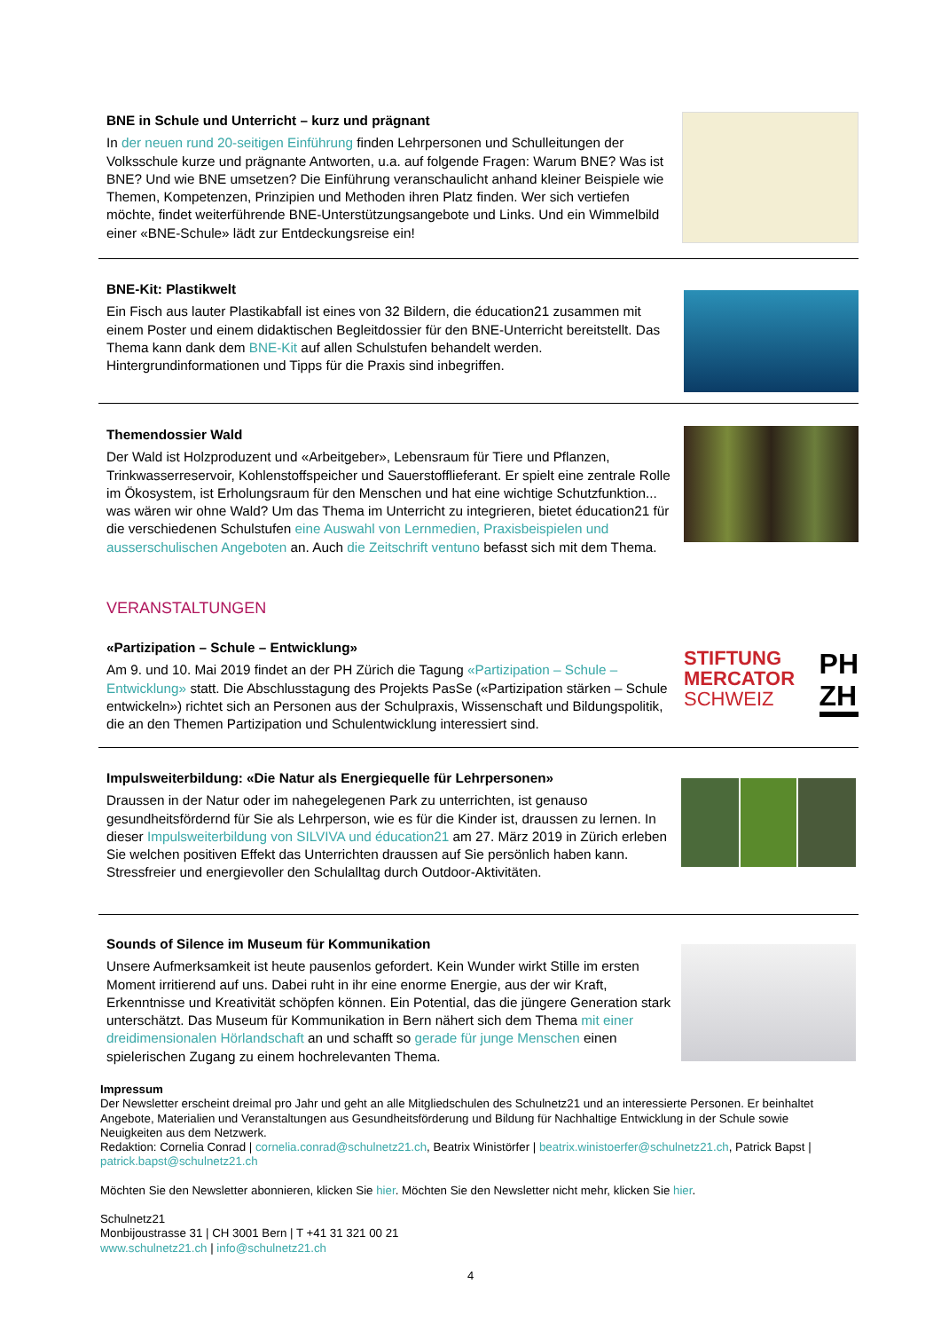BNE in Schule und Unterricht – kurz und prägnant
In der neuen rund 20-seitigen Einführung finden Lehrpersonen und Schulleitungen der Volksschule kurze und prägnante Antworten, u.a. auf folgende Fragen: Warum BNE? Was ist BNE? Und wie BNE umsetzen? Die Einführung veranschaulicht anhand kleiner Beispiele wie Themen, Kompetenzen, Prinzipien und Methoden ihren Platz finden. Wer sich vertiefen möchte, findet weiterführende BNE-Unterstützungsangebote und Links. Und ein Wimmelbild einer «BNE-Schule» lädt zur Entdeckungsreise ein!
BNE-Kit: Plastikwelt
Ein Fisch aus lauter Plastikabfall ist eines von 32 Bildern, die éducation21 zusammen mit einem Poster und einem didaktischen Begleitdossier für den BNE-Unterricht bereitstellt. Das Thema kann dank dem BNE-Kit auf allen Schulstufen behandelt werden. Hintergrundinformationen und Tipps für die Praxis sind inbegriffen.
Themendossier Wald
Der Wald ist Holzproduzent und «Arbeitgeber», Lebensraum für Tiere und Pflanzen, Trinkwasserreservoir, Kohlenstoffspeicher und Sauerstofflieferant. Er spielt eine zentrale Rolle im Ökosystem, ist Erholungsraum für den Menschen und hat eine wichtige Schutzfunktion... was wären wir ohne Wald? Um das Thema im Unterricht zu integrieren, bietet éducation21 für die verschiedenen Schulstufen eine Auswahl von Lernmedien, Praxisbeispielen und ausserschulischen Angeboten an. Auch die Zeitschrift ventuno befasst sich mit dem Thema.
VERANSTALTUNGEN
«Partizipation – Schule – Entwicklung»
Am 9. und 10. Mai 2019 findet an der PH Zürich die Tagung «Partizipation – Schule – Entwicklung» statt. Die Abschlusstagung des Projekts PasSe («Partizipation stärken – Schule entwickeln») richtet sich an Personen aus der Schulpraxis, Wissenschaft und Bildungspolitik, die an den Themen Partizipation und Schulentwicklung interessiert sind.
STIFTUNG
MERCATOR
SCHWEIZ
PH
ZH
Impulsweiterbildung: «Die Natur als Energiequelle für Lehrpersonen»
Draussen in der Natur oder im nahegelegenen Park zu unterrichten, ist genauso gesundheitsfördernd für Sie als Lehrperson, wie es für die Kinder ist, draussen zu lernen. In dieser Impulsweiterbildung von SILVIVA und éducation21 am 27. März 2019 in Zürich erleben Sie welchen positiven Effekt das Unterrichten draussen auf Sie persönlich haben kann. Stressfreier und energievoller den Schulalltag durch Outdoor-Aktivitäten.
Sounds of Silence im Museum für Kommunikation
Unsere Aufmerksamkeit ist heute pausenlos gefordert. Kein Wunder wirkt Stille im ersten Moment irritierend auf uns. Dabei ruht in ihr eine enorme Energie, aus der wir Kraft, Erkenntnisse und Kreativität schöpfen können. Ein Potential, das die jüngere Generation stark unterschätzt. Das Museum für Kommunikation in Bern nähert sich dem Thema mit einer dreidimensionalen Hörlandschaft an und schafft so gerade für junge Menschen einen spielerischen Zugang zu einem hochrelevanten Thema.
Impressum
Der Newsletter erscheint dreimal pro Jahr und geht an alle Mitgliedschulen des Schulnetz21 und an interessierte Personen. Er beinhaltet Angebote, Materialien und Veranstaltungen aus Gesundheitsförderung und Bildung für Nachhaltige Entwicklung in der Schule sowie Neuigkeiten aus dem Netzwerk.
Redaktion: Cornelia Conrad | cornelia.conrad@schulnetz21.ch, Beatrix Winistörfer | beatrix.winistoerfer@schulnetz21.ch, Patrick Bapst | patrick.bapst@schulnetz21.ch
Möchten Sie den Newsletter abonnieren, klicken Sie hier. Möchten Sie den Newsletter nicht mehr, klicken Sie hier.
Schulnetz21
Monbijoustrasse 31 | CH 3001 Bern | T +41 31 321 00 21
www.schulnetz21.ch | info@schulnetz21.ch
4